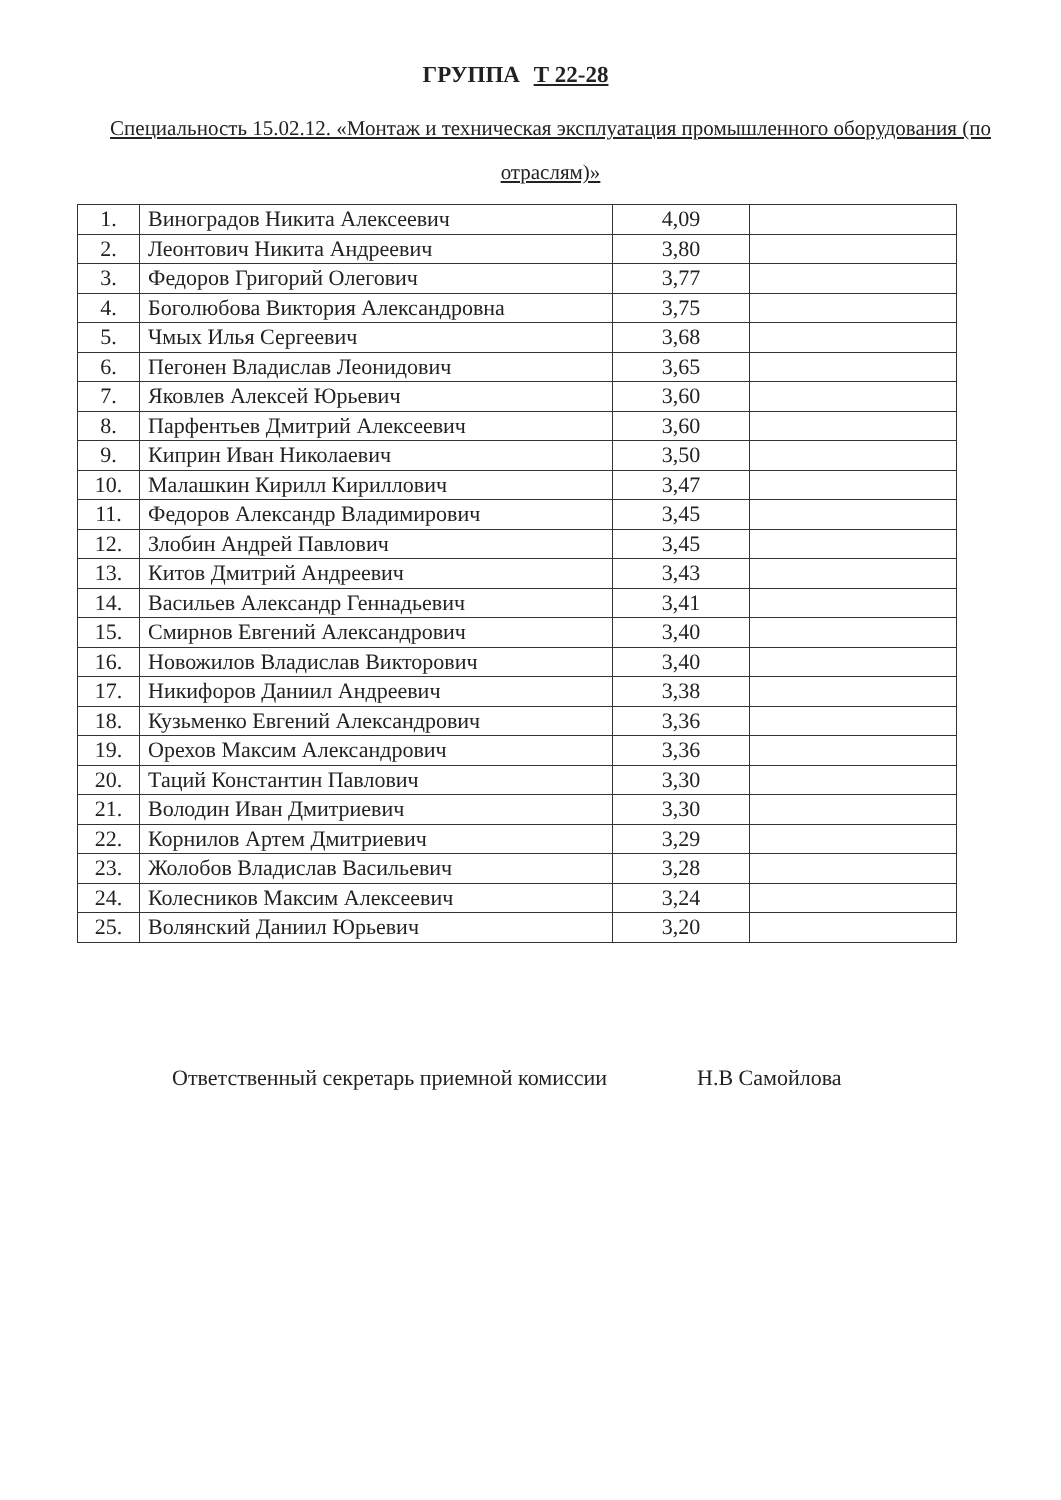ГРУППА Т 22-28
Специальность 15.02.12. «Монтаж и техническая эксплуатация промышленного оборудования (по отраслям)»
| 1. | Виноградов Никита Алексеевич | 4,09 | |
| 2. | Леонтович Никита Андреевич | 3,80 | |
| 3. | Федоров Григорий Олегович | 3,77 | |
| 4. | Боголюбова Виктория Александровна | 3,75 | |
| 5. | Чмых Илья Сергеевич | 3,68 | |
| 6. | Пегонен Владислав Леонидович | 3,65 | |
| 7. | Яковлев Алексей Юрьевич | 3,60 | |
| 8. | Парфентьев Дмитрий Алексеевич | 3,60 | |
| 9. | Киприн Иван Николаевич | 3,50 | |
| 10. | Малашкин Кирилл Кириллович | 3,47 | |
| 11. | Федоров Александр Владимирович | 3,45 | |
| 12. | Злобин Андрей Павлович | 3,45 | |
| 13. | Китов Дмитрий Андреевич | 3,43 | |
| 14. | Васильев Александр Геннадьевич | 3,41 | |
| 15. | Смирнов Евгений Александрович | 3,40 | |
| 16. | Новожилов Владислав Викторович | 3,40 | |
| 17. | Никифоров Даниил Андреевич | 3,38 | |
| 18. | Кузьменко Евгений Александрович | 3,36 | |
| 19. | Орехов Максим Александрович | 3,36 | |
| 20. | Таций Константин Павлович | 3,30 | |
| 21. | Володин Иван Дмитриевич | 3,30 | |
| 22. | Корнилов Артем Дмитриевич | 3,29 | |
| 23. | Жолобов Владислав Васильевич | 3,28 | |
| 24. | Колесников Максим Алексеевич | 3,24 | |
| 25. | Волянский Даниил Юрьевич | 3,20 | |
Ответственный секретарь приемной комиссии Н.В Самойлова